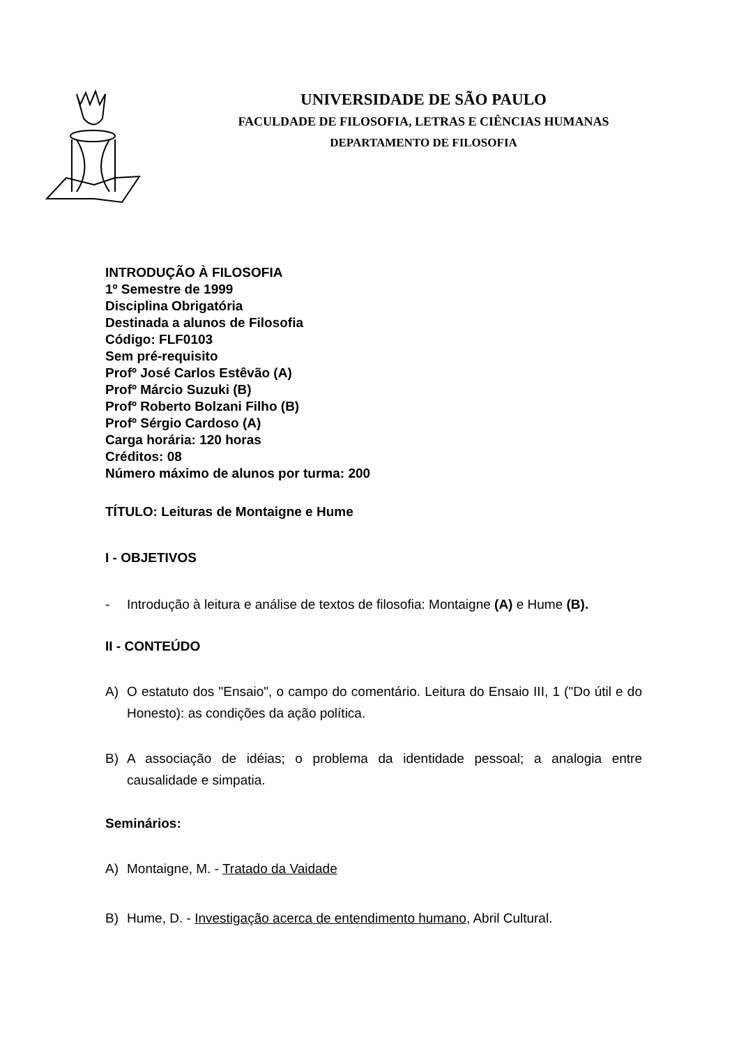UNIVERSIDADE DE SÃO PAULO
FACULDADE DE FILOSOFIA, LETRAS E CIÊNCIAS HUMANAS
DEPARTAMENTO DE FILOSOFIA
INTRODUÇÃO À FILOSOFIA
1º Semestre de 1999
Disciplina Obrigatória
Destinada a alunos de Filosofia
Código: FLF0103
Sem pré-requisito
Profº José Carlos Estêvão (A)
Profº Márcio Suzuki (B)
Profº Roberto Bolzani Filho (B)
Profº Sérgio Cardoso (A)
Carga horária: 120 horas
Créditos: 08
Número máximo de alunos por turma: 200
TÍTULO: Leituras de Montaigne e Hume
I - OBJETIVOS
- Introdução à leitura e análise de textos de filosofia: Montaigne (A) e Hume (B).
II - CONTEÚDO
A) O estatuto dos "Ensaio", o campo do comentário. Leitura do Ensaio III, 1 ("Do útil e do Honesto): as condições da ação política.
B) A associação de idéias; o problema da identidade pessoal; a analogia entre causalidade e simpatia.
Seminários:
A) Montaigne, M. - Tratado da Vaidade
B) Hume, D. - Investigação acerca de entendimento humano, Abril Cultural.